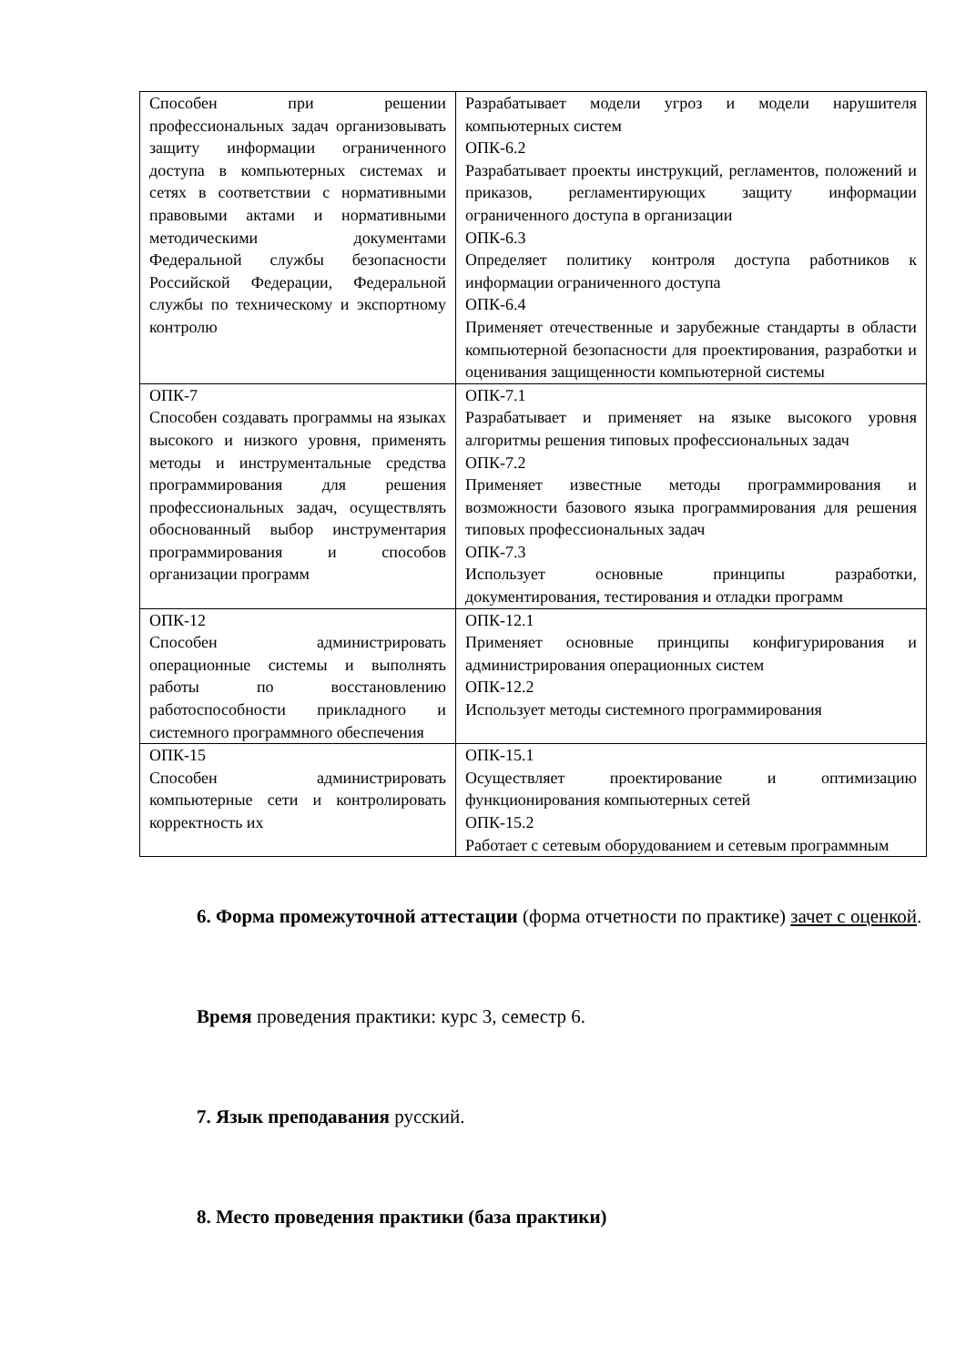| Способен при решении профессиональных задач организовывать защиту информации ограниченного доступа в компьютерных системах и сетях в соответствии с нормативными правовыми актами и нормативными методическими документами Федеральной службы безопасности Российской Федерации, Федеральной службы по техническому и экспортному контролю | Разрабатывает модели угроз и модели нарушителя компьютерных систем ОПК-6.2 Разрабатывает проекты инструкций, регламентов, положений и приказов, регламентирующих защиту информации ограниченного доступа в организации ОПК-6.3 Определяет политику контроля доступа работников к информации ограниченного доступа ОПК-6.4 Применяет отечественные и зарубежные стандарты в области компьютерной безопасности для проектирования, разработки и оценивания защищенности компьютерной системы |
| ОПК-7 Способен создавать программы на языках высокого и низкого уровня, применять методы и инструментальные средства программирования для решения профессиональных задач, осуществлять обоснованный выбор инструментария программирования и способов организации программ | ОПК-7.1 Разрабатывает и применяет на языке высокого уровня алгоритмы решения типовых профессиональных задач ОПК-7.2 Применяет известные методы программирования и возможности базового языка программирования для решения типовых профессиональных задач ОПК-7.3 Использует основные принципы разработки, документирования, тестирования и отладки программ |
| ОПК-12 Способен администрировать операционные системы и выполнять работы по восстановлению работоспособности прикладного и системного программного обеспечения | ОПК-12.1 Применяет основные принципы конфигурирования и администрирования операционных систем ОПК-12.2 Использует методы системного программирования |
| ОПК-15 Способен администрировать компьютерные сети и контролировать корректность их | ОПК-15.1 Осуществляет проектирование и оптимизацию функционирования компьютерных сетей ОПК-15.2 Работает с сетевым оборудованием и сетевым программным |
6. Форма промежуточной аттестации (форма отчетности по практике) зачет с оценкой.
Время проведения практики: курс 3, семестр 6.
7. Язык преподавания русский.
8. Место проведения практики (база практики)